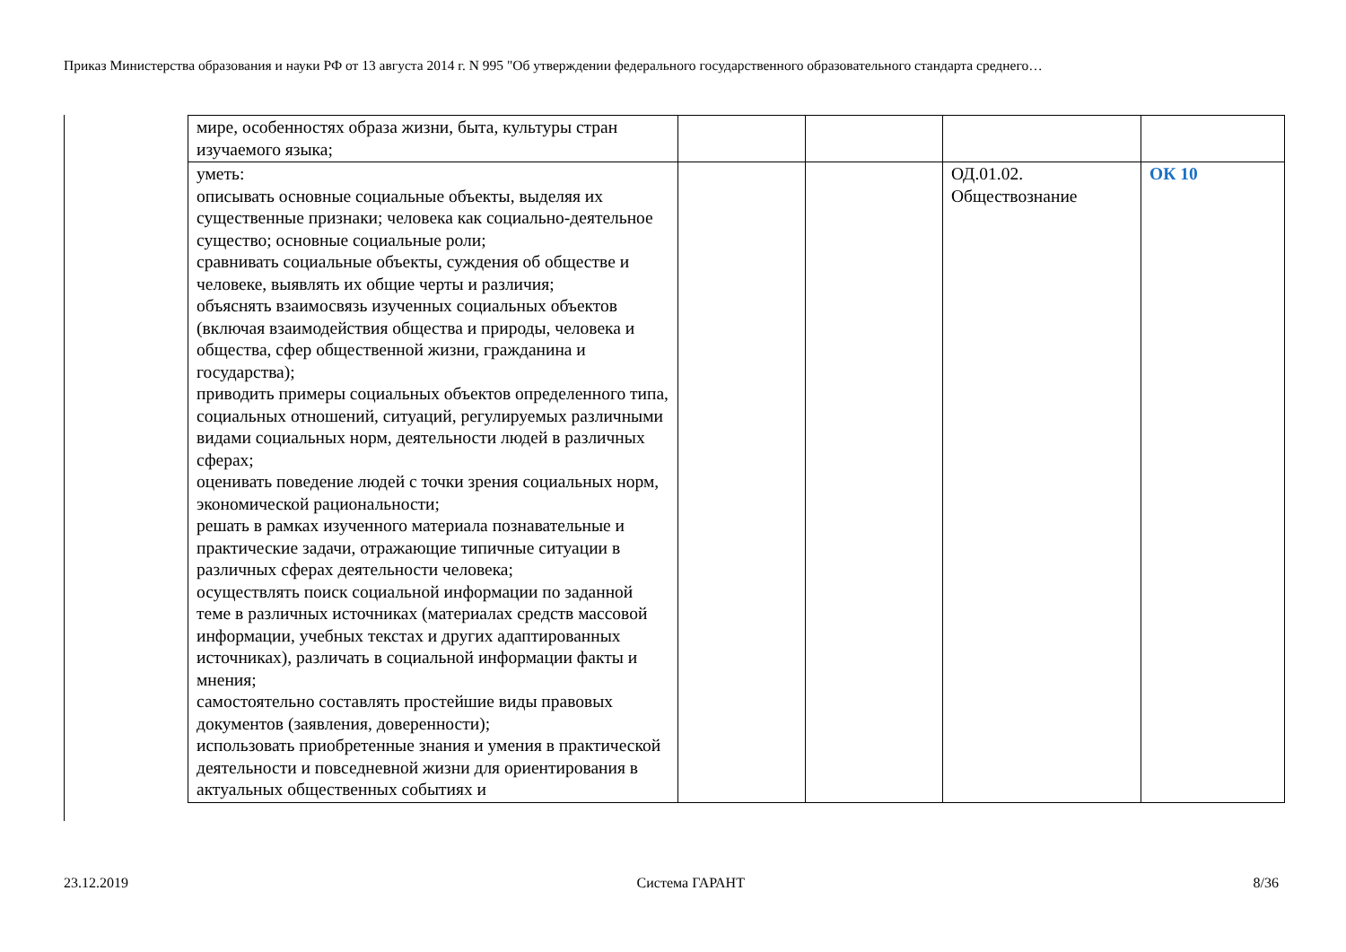Приказ Министерства образования и науки РФ от 13 августа 2014 г. N 995 "Об утверждении федерального государственного образовательного стандарта среднего…
| мире, особенностях образа жизни, быта, культуры стран изучаемого языка; | | | | |
| уметь: описывать основные социальные объекты, выделяя их существенные признаки; человека как социально-деятельное существо; основные социальные роли; сравнивать социальные объекты, суждения об обществе и человеке, выявлять их общие черты и различия; объяснять взаимосвязь изученных социальных объектов (включая взаимодействия общества и природы, человека и общества, сфер общественной жизни, гражданина и государства); приводить примеры социальных объектов определенного типа, социальных отношений, ситуаций, регулируемых различными видами социальных норм, деятельности людей в различных сферах; оценивать поведение людей с точки зрения социальных норм, экономической рациональности; решать в рамках изученного материала познавательные и практические задачи, отражающие типичные ситуации в различных сферах деятельности человека; осуществлять поиск социальной информации по заданной теме в различных источниках (материалах средств массовой информации, учебных текстах и других адаптированных источниках), различать в социальной информации факты и мнения; самостоятельно составлять простейшие виды правовых документов (заявления, доверенности); использовать приобретенные знания и умения в практической деятельности и повседневной жизни для ориентирования в актуальных общественных событиях и | | | ОД.01.02. Обществознание | ОК 10 |
23.12.2019 Система ГАРАНТ 8/36